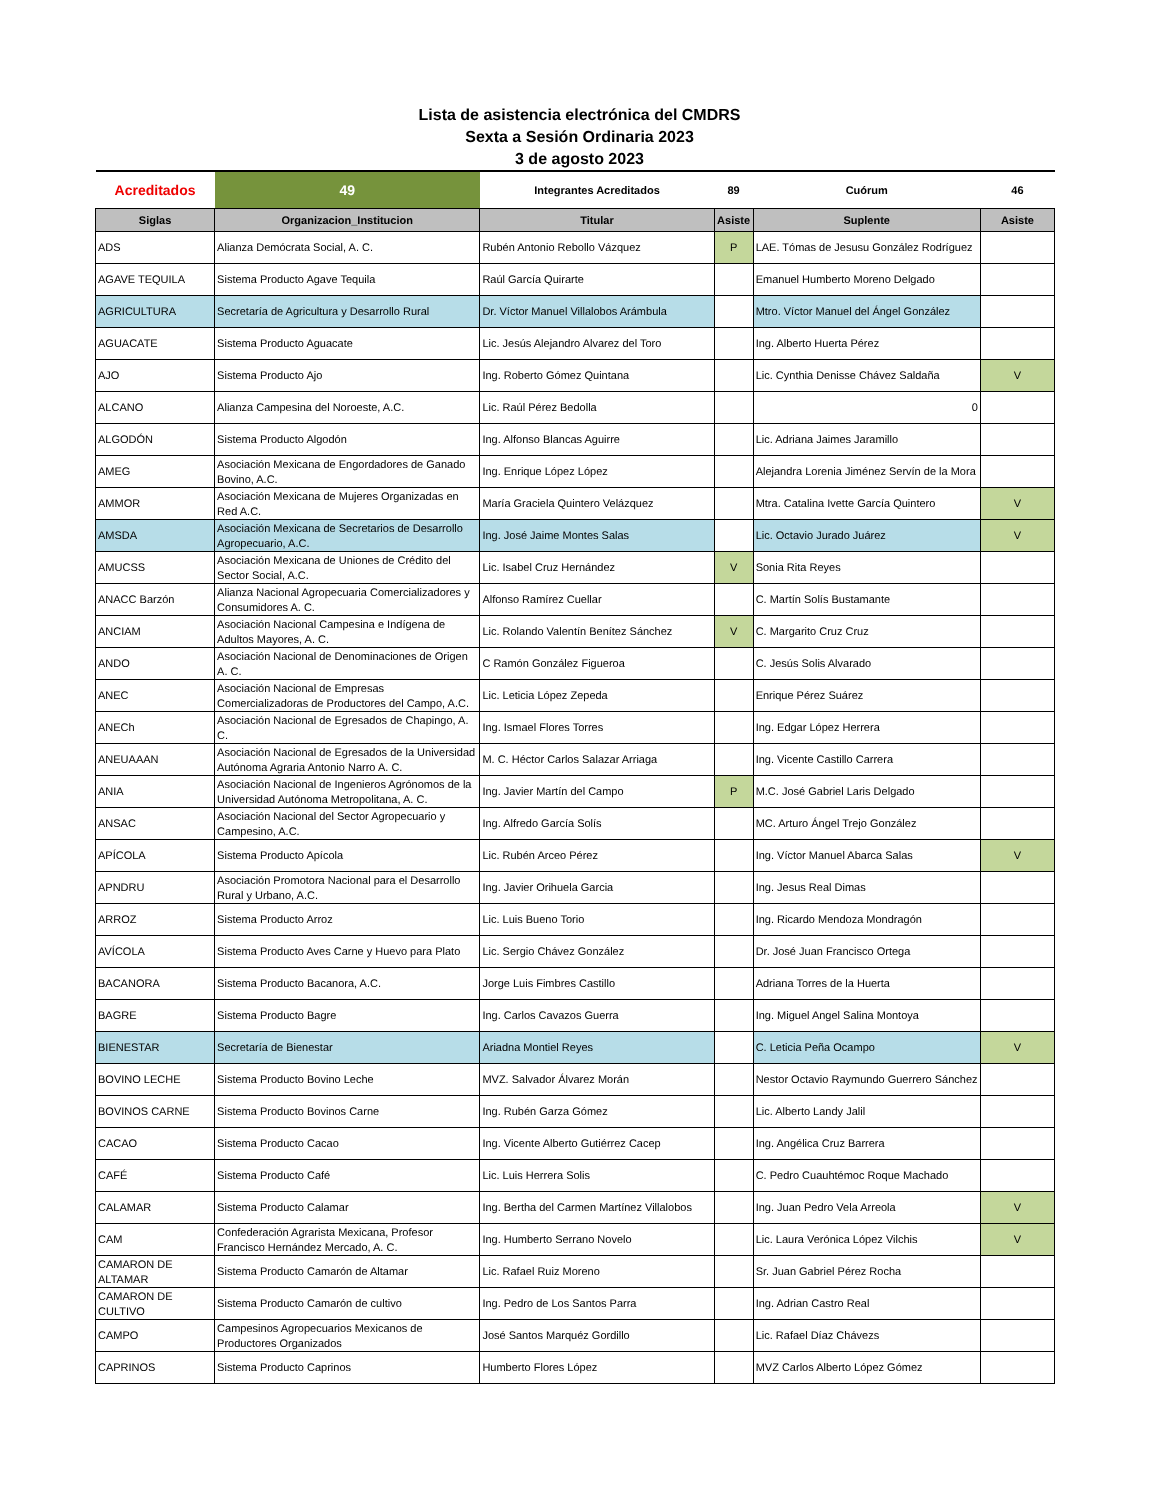Lista de asistencia electrónica del CMDRS
Sexta a Sesión Ordinaria 2023
3 de agosto 2023
| Acreditados | 49 | Integrantes Acreditados | 89 | Cuórum | 46 |
| Siglas | Organizacion_Institucion | Titular | Asiste | Suplente | Asiste |
| ADS | Alianza Demócrata Social, A. C. | Rubén Antonio Rebollo Vázquez | P | LAE. Tómas de Jesusu González Rodríguez | |
| AGAVE TEQUILA | Sistema Producto Agave Tequila | Raúl García Quirarte | | Emanuel Humberto Moreno Delgado | |
| AGRICULTURA | Secretaría de Agricultura y Desarrollo Rural | Dr. Víctor Manuel Villalobos Arámbula | | Mtro. Víctor Manuel del Ángel González | |
| AGUACATE | Sistema Producto Aguacate | Lic. Jesús Alejandro Alvarez del Toro | | Ing. Alberto Huerta Pérez | |
| AJO | Sistema Producto Ajo | Ing. Roberto Gómez Quintana | | Lic. Cynthia Denisse Chávez Saldaña | V |
| ALCANO | Alianza Campesina del Noroeste, A.C. | Lic. Raúl Pérez Bedolla | | 0 | |
| ALGODÓN | Sistema Producto Algodón | Ing. Alfonso Blancas Aguirre | | Lic. Adriana Jaimes Jaramillo | |
| AMEG | Asociación Mexicana de Engordadores de Ganado Bovino, A.C. | Ing. Enrique López López | | Alejandra Lorenia Jiménez Servín de la Mora | |
| AMMOR | Asociación Mexicana de Mujeres Organizadas en Red A.C. | María Graciela Quintero Velázquez | | Mtra. Catalina Ivette García Quintero | V |
| AMSDA | Asociación Mexicana de Secretarios de Desarrollo Agropecuario, A.C. | Ing. José Jaime Montes Salas | | Lic. Octavio Jurado Juárez | V |
| AMUCSS | Asociación Mexicana de Uniones de Crédito del Sector Social, A.C. | Lic. Isabel Cruz Hernández | V | Sonia Rita Reyes | |
| ANACC Barzón | Alianza Nacional Agropecuaria Comercializadores y Consumidores A. C. | Alfonso Ramírez Cuellar | | C. Martín Solís Bustamante | |
| ANCIAM | Asociación Nacional Campesina e Indígena de Adultos Mayores, A. C. | Lic. Rolando Valentín Benítez Sánchez | V | C. Margarito Cruz Cruz | |
| ANDO | Asociación Nacional de Denominaciones de Origen A. C. | C Ramón González Figueroa | | C. Jesús Solis Alvarado | |
| ANEC | Asociación Nacional de Empresas Comercializadoras de Productores del Campo, A.C. | Lic. Leticia López Zepeda | | Enrique Pérez Suárez | |
| ANECh | Asociación Nacional de Egresados de Chapingo, A. C. | Ing. Ismael Flores Torres | | Ing. Edgar López Herrera | |
| ANEUAAAN | Asociación Nacional de Egresados de la Universidad Autónoma Agraria Antonio Narro A. C. | M. C. Héctor Carlos Salazar Arriaga | | Ing. Vicente Castillo Carrera | |
| ANIA | Asociación Nacional de Ingenieros Agrónomos de la Universidad Autónoma Metropolitana, A. C. | Ing. Javier Martín del Campo | P | M.C. José Gabriel Laris Delgado | |
| ANSAC | Asociación Nacional del Sector Agropecuario y Campesino, A.C. | Ing. Alfredo García Solís | | MC. Arturo Ángel Trejo González | |
| APÍCOLA | Sistema Producto Apícola | Lic. Rubén Arceo Pérez | | Ing. Víctor Manuel Abarca Salas | V |
| APNDRU | Asociación Promotora Nacional para el Desarrollo Rural y Urbano, A.C. | Ing. Javier Orihuela Garcia | | Ing. Jesus Real Dimas | |
| ARROZ | Sistema Producto Arroz | Lic. Luis Bueno Torio | | Ing. Ricardo Mendoza Mondragón | |
| AVÍCOLA | Sistema Producto Aves Carne y Huevo para Plato | Lic. Sergio Chávez González | | Dr. José Juan Francisco Ortega | |
| BACANORA | Sistema Producto Bacanora, A.C. | Jorge Luis Fimbres Castillo | | Adriana Torres de la Huerta | |
| BAGRE | Sistema Producto Bagre | Ing. Carlos Cavazos Guerra | | Ing. Miguel Angel Salina Montoya | |
| BIENESTAR | Secretaría de Bienestar | Ariadna Montiel Reyes | | C. Leticia Peña Ocampo | V |
| BOVINO LECHE | Sistema Producto Bovino Leche | MVZ. Salvador Álvarez Morán | | Nestor Octavio Raymundo Guerrero Sánchez | |
| BOVINOS CARNE | Sistema Producto Bovinos Carne | Ing. Rubén Garza Gómez | | Lic. Alberto Landy Jalil | |
| CACAO | Sistema Producto Cacao | Ing. Vicente Alberto Gutiérrez Cacep | | Ing. Angélica Cruz Barrera | |
| CAFÉ | Sistema Producto Café | Lic. Luis Herrera Solis | | C. Pedro Cuauhtémoc Roque Machado | |
| CALAMAR | Sistema Producto Calamar | Ing. Bertha del Carmen Martínez Villalobos | | Ing. Juan Pedro Vela Arreola | V |
| CAM | Confederación Agrarista Mexicana, Profesor Francisco Hernández Mercado, A. C. | Ing. Humberto Serrano Novelo | | Lic. Laura Verónica López Vilchis | V |
| CAMARON DE ALTAMAR | Sistema Producto Camarón de Altamar | Lic. Rafael Ruiz Moreno | | Sr. Juan Gabriel Pérez Rocha | |
| CAMARON DE CULTIVO | Sistema Producto Camarón de cultivo | Ing. Pedro de Los Santos Parra | | Ing. Adrian Castro Real | |
| CAMPO | Campesinos Agropecuarios Mexicanos de Productores Organizados | José Santos Marquéz Gordillo | | Lic. Rafael Díaz Chávezs | |
| CAPRINOS | Sistema Producto Caprinos | Humberto Flores López | | MVZ Carlos Alberto López Gómez | |